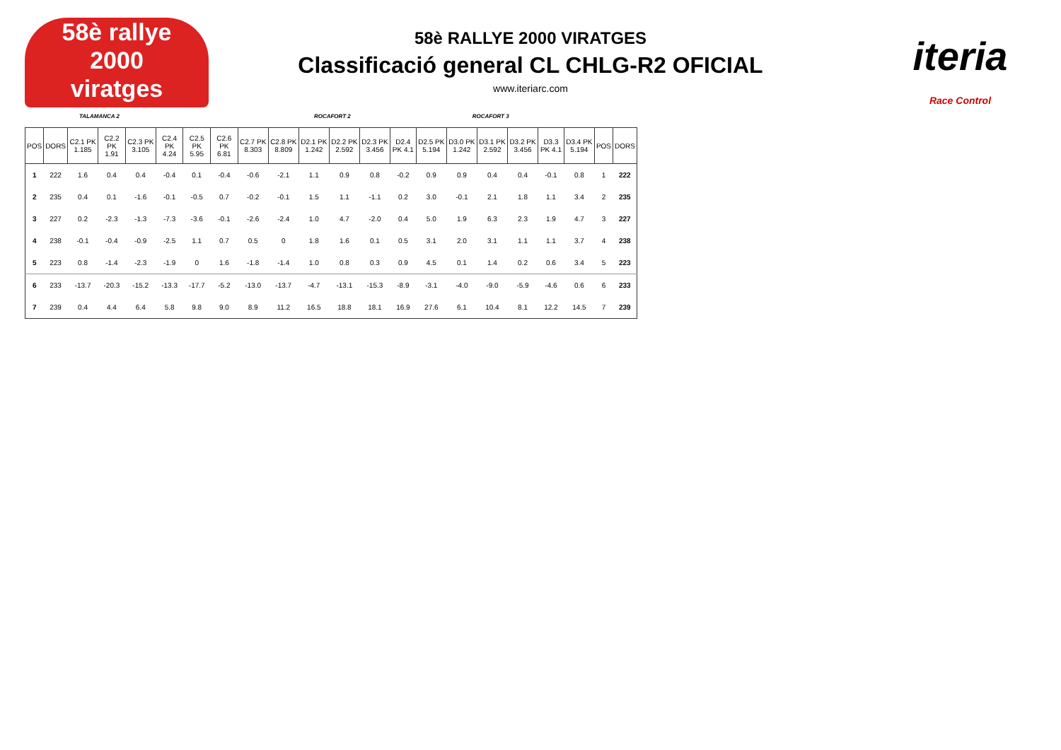58è rallye
2000
viratges
iteria
Race Control
58è RALLYE 2000 VIRATGES
Classificació general CL CHLG-R2 OFICIAL
www.iteriarc.com
TALAMANCA 2 ROCAFORT 2 ROCAFORT 3
| POS | DORS | C2.1 PK 1.185 | C2.2 PK 1.91 | C2.3 PK 3.105 | C2.4 PK 4.24 | C2.5 PK 5.95 | C2.6 PK 6.81 | C2.7 PK 8.303 | C2.8 PK 8.809 | D2.1 PK 1.242 | D2.2 PK 2.592 | D2.3 PK 3.456 | D2.4 PK 4.1 | D2.5 PK 5.194 | D3.0 PK 1.242 | D3.1 PK 2.592 | D3.2 PK 3.456 | D3.3 PK 4.1 | D3.4 PK 5.194 | POS | DORS |
| --- | --- | --- | --- | --- | --- | --- | --- | --- | --- | --- | --- | --- | --- | --- | --- | --- | --- | --- | --- | --- | --- |
| 1 | 222 | 1.6 | 0.4 | 0.4 | -0.4 | 0.1 | -0.4 | -0.6 | -2.1 | 1.1 | 0.9 | 0.8 | -0.2 | 0.9 | 0.9 | 0.4 | 0.4 | -0.1 | 0.8 | 1 | 222 |
| 2 | 235 | 0.4 | 0.1 | -1.6 | -0.1 | -0.5 | 0.7 | -0.2 | -0.1 | 1.5 | 1.1 | -1.1 | 0.2 | 3.0 | -0.1 | 2.1 | 1.8 | 1.1 | 3.4 | 2 | 235 |
| 3 | 227 | 0.2 | -2.3 | -1.3 | -7.3 | -3.6 | -0.1 | -2.6 | -2.4 | 1.0 | 4.7 | -2.0 | 0.4 | 5.0 | 1.9 | 6.3 | 2.3 | 1.9 | 4.7 | 3 | 227 |
| 4 | 238 | -0.1 | -0.4 | -0.9 | -2.5 | 1.1 | 0.7 | 0.5 | 0 | 1.8 | 1.6 | 0.1 | 0.5 | 3.1 | 2.0 | 3.1 | 1.1 | 1.1 | 3.7 | 4 | 238 |
| 5 | 223 | 0.8 | -1.4 | -2.3 | -1.9 | 0 | 1.6 | -1.8 | -1.4 | 1.0 | 0.8 | 0.3 | 0.9 | 4.5 | 0.1 | 1.4 | 0.2 | 0.6 | 3.4 | 5 | 223 |
| 6 | 233 | -13.7 | -20.3 | -15.2 | -13.3 | -17.7 | -5.2 | -13.0 | -13.7 | -4.7 | -13.1 | -15.3 | -8.9 | -3.1 | -4.0 | -9.0 | -5.9 | -4.6 | 0.6 | 6 | 233 |
| 7 | 239 | 0.4 | 4.4 | 6.4 | 5.8 | 9.8 | 9.0 | 8.9 | 11.2 | 16.5 | 18.8 | 18.1 | 16.9 | 27.6 | 6.1 | 10.4 | 8.1 | 12.2 | 14.5 | 7 | 239 |